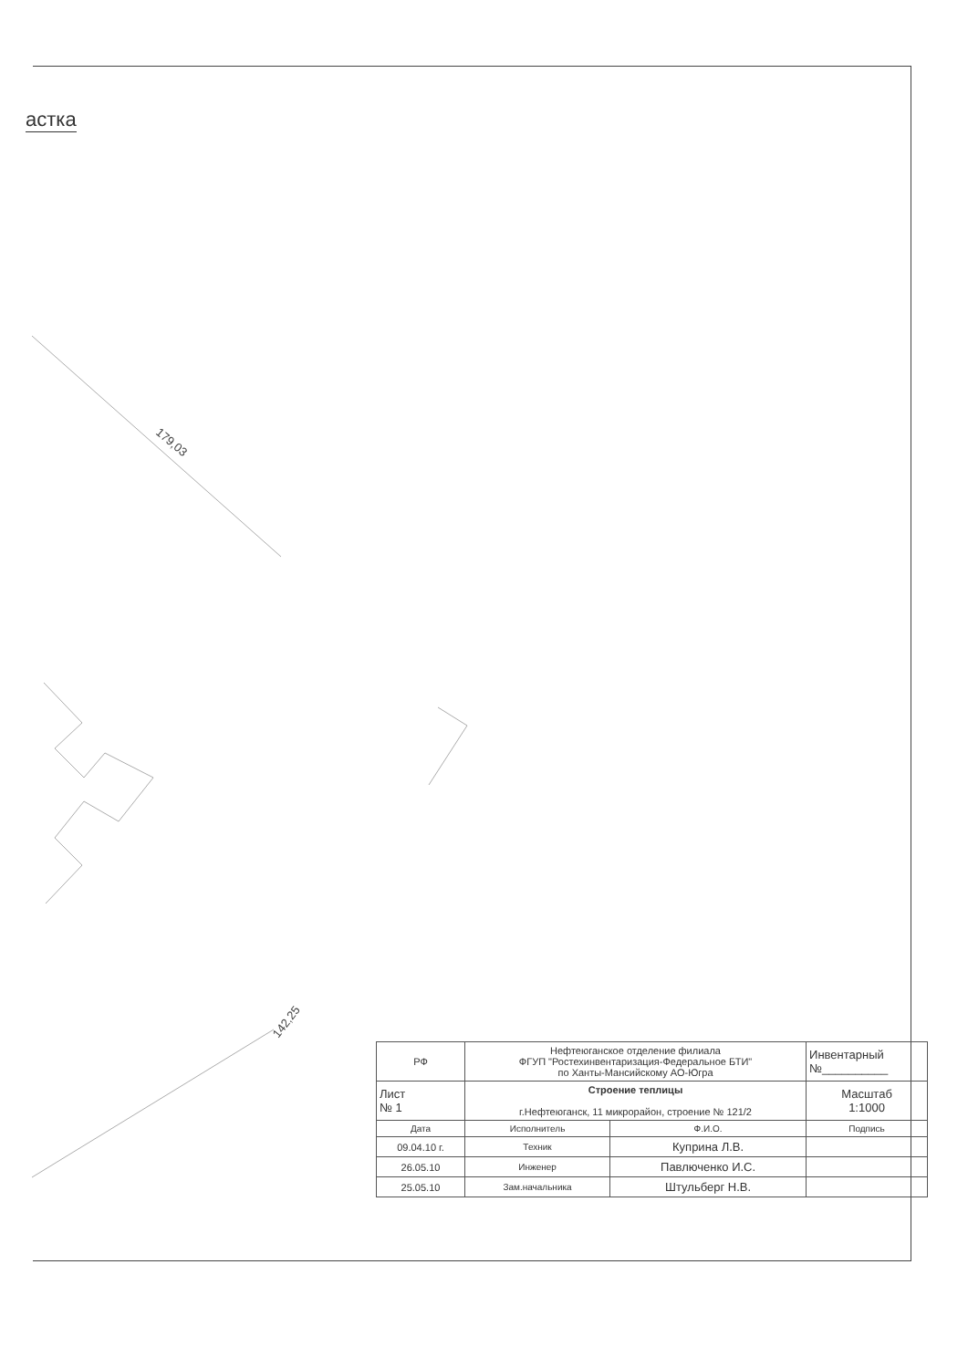астка
179,03
142,25
| РФ | Нефтеюганское отделение филиала ФГУП "Ростехинвентаризация-Федеральное БТИ" по Ханты-Мансийскому АО-Югра | | Инвентарный №__________ |
| Лист № 1 | Строение теплицы г.Нефтеюганск, 11 микрорайон, строение № 121/2 | | Масштаб 1:1000 |
| Дата | Исполнитель | Ф.И.О. | Подпись |
| 09.04.10 г. | Техник | Куприна Л.В. | |
| 26.05.10 | Инженер | Павлюченко И.С. | |
| 25.05.10 | Зам.начальника | Штульберг Н.В. | |